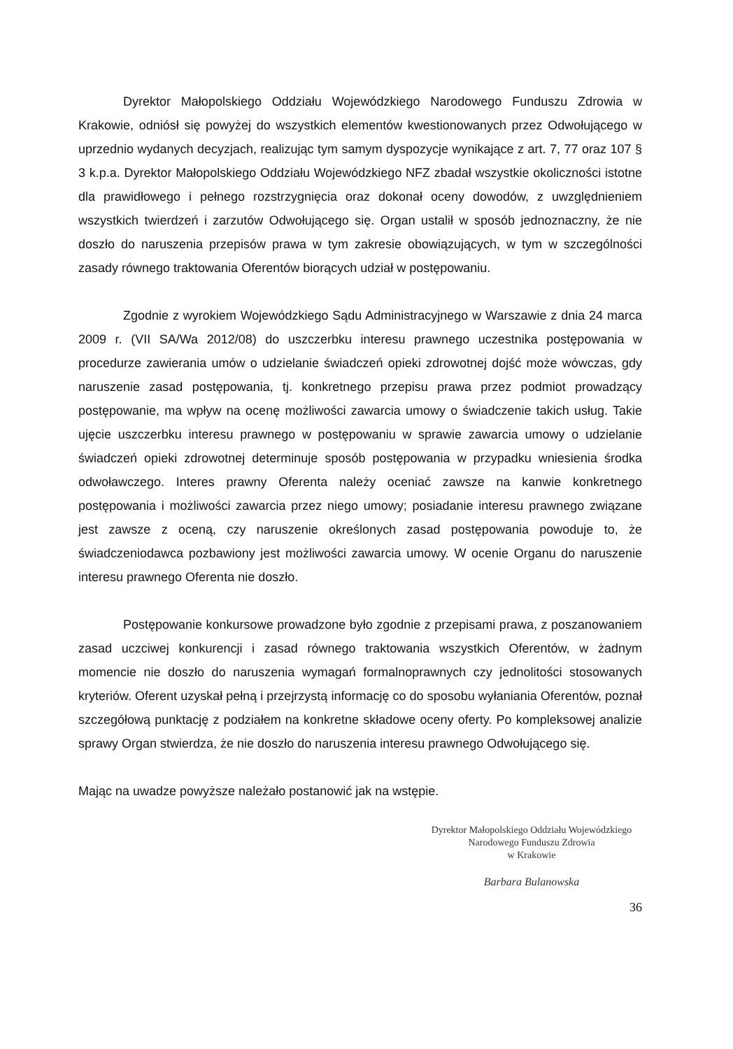Dyrektor Małopolskiego Oddziału Wojewódzkiego Narodowego Funduszu Zdrowia w Krakowie, odniósł się powyżej do wszystkich elementów kwestionowanych przez Odwołującego w uprzednio wydanych decyzjach, realizując tym samym dyspozycje wynikające z art. 7, 77 oraz 107 § 3 k.p.a. Dyrektor Małopolskiego Oddziału Wojewódzkiego NFZ zbadał wszystkie okoliczności istotne dla prawidłowego i pełnego rozstrzygnięcia oraz dokonał oceny dowodów, z uwzględnieniem wszystkich twierdzeń i zarzutów Odwołującego się. Organ ustalił w sposób jednoznaczny, że nie doszło do naruszenia przepisów prawa w tym zakresie obowiązujących, w tym w szczególności zasady równego traktowania Oferentów biorących udział w postępowaniu.
Zgodnie z wyrokiem Wojewódzkiego Sądu Administracyjnego w Warszawie z dnia 24 marca 2009 r. (VII SA/Wa 2012/08) do uszczerbku interesu prawnego uczestnika postępowania w procedurze zawierania umów o udzielanie świadczeń opieki zdrowotnej dojść może wówczas, gdy naruszenie zasad postępowania, tj. konkretnego przepisu prawa przez podmiot prowadzący postępowanie, ma wpływ na ocenę możliwości zawarcia umowy o świadczenie takich usług. Takie ujęcie uszczerbku interesu prawnego w postępowaniu w sprawie zawarcia umowy o udzielanie świadczeń opieki zdrowotnej determinuje sposób postępowania w przypadku wniesienia środka odwoławczego. Interes prawny Oferenta należy oceniać zawsze na kanwie konkretnego postępowania i możliwości zawarcia przez niego umowy; posiadanie interesu prawnego związane jest zawsze z oceną, czy naruszenie określonych zasad postępowania powoduje to, że świadczeniodawca pozbawiony jest możliwości zawarcia umowy. W ocenie Organu do naruszenie interesu prawnego Oferenta nie doszło.
Postępowanie konkursowe prowadzone było zgodnie z przepisami prawa, z poszanowaniem zasad uczciwej konkurencji i zasad równego traktowania wszystkich Oferentów, w żadnym momencie nie doszło do naruszenia wymagań formalnoprawnych czy jednolitości stosowanych kryteriów. Oferent uzyskał pełną i przejrzystą informację co do sposobu wyłaniania Oferentów, poznał szczegółową punktację z podziałem na konkretne składowe oceny oferty. Po kompleksowej analizie sprawy Organ stwierdza, że nie doszło do naruszenia interesu prawnego Odwołującego się.
Mając na uwadze powyższe należało postanowić jak na wstępie.
Dyrektor Małopolskiego Oddziału Wojewódzkiego
Narodowego Funduszu Zdrowia
w Krakowie
Barbara Bulanowska
36